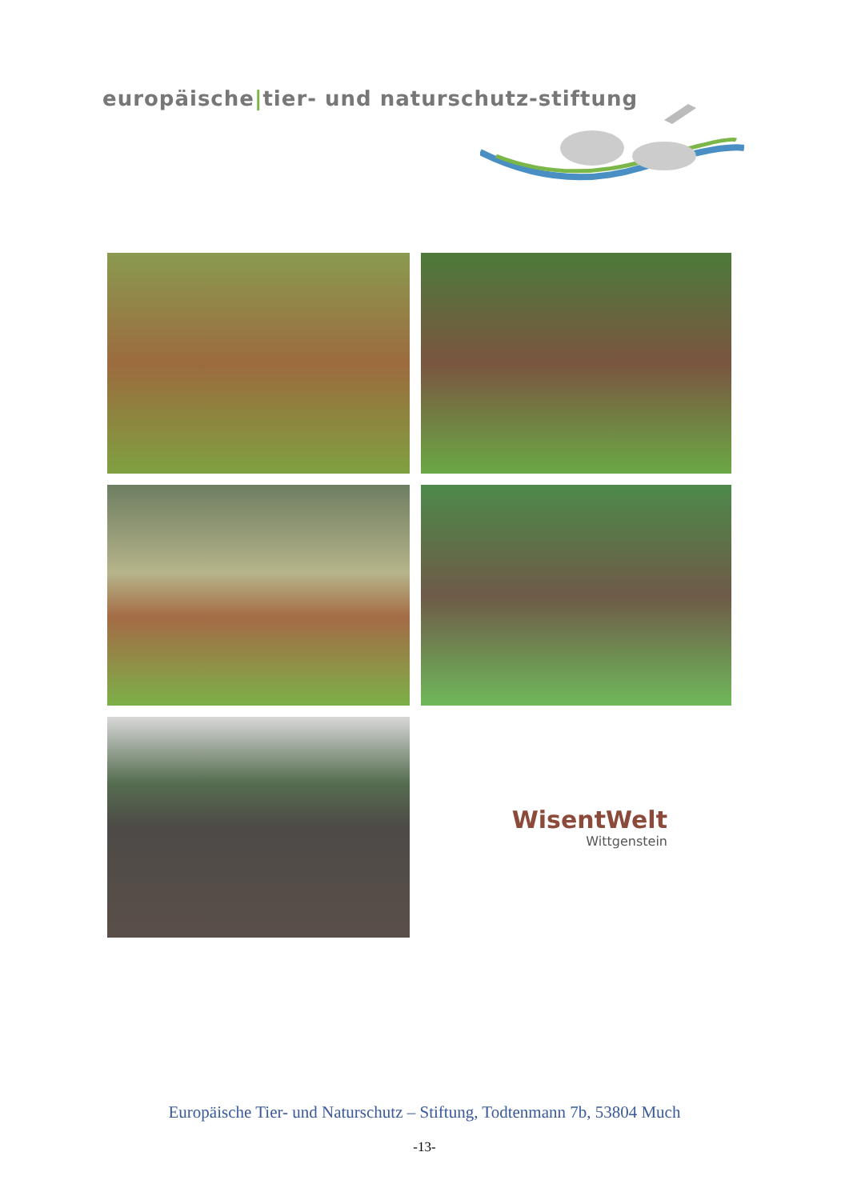europäische|tier- und naturschutz-stiftung
WisentWelt
Wittgenstein
Europäische Tier- und Naturschutz – Stiftung, Todtenmann 7b, 53804 Much
-13-